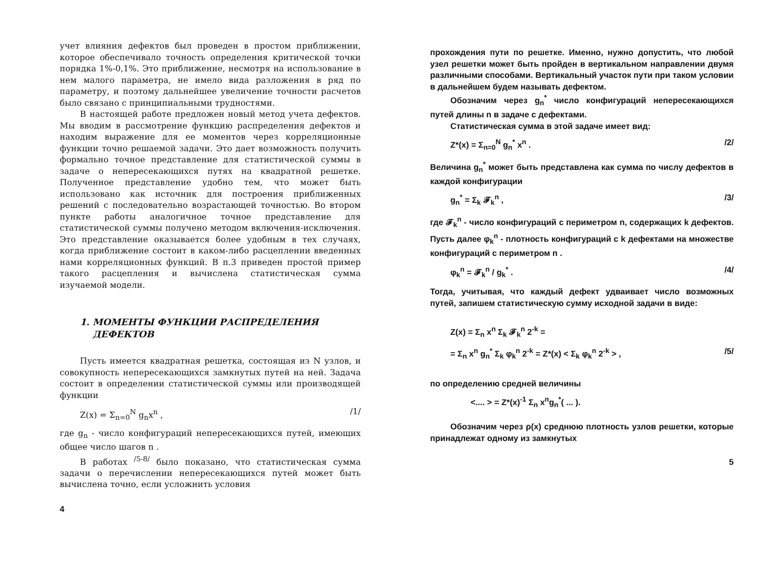учет влияния дефектов был проведен в простом приближении, которое обеспечивало точность определения критической точки порядка 1%-0,1%. Это приближение, несмотря на использование в нем малого параметра, не имело вида разложения в ряд по параметру, и поэтому дальнейшее увеличение точности расчетов было связано с принципиальными трудностями.
В настоящей работе предложен новый метод учета дефектов. Мы вводим в рассмотрение функцию распределения дефектов и находим выражение для ее моментов через корреляционные функции точно решаемой задачи. Это дает возможность получить формально точное представление для статистической суммы в задаче о непересекающихся путях на квадратной решетке. Полученное представление удобно тем, что может быть использовано как источник для построения приближенных решений с последовательно возрастающей точностью. Во втором пункте работы аналогичное точное представление для статистической суммы получено методом включения-исключения. Это представление оказывается более удобным в тех случаях, когда приближение состоит в каком-либо расцеплении введенных нами корреляционных функций. В п.3 приведен простой пример такого расцепления и вычислена статистическая сумма изучаемой модели.
1. МОМЕНТЫ ФУНКЦИИ РАСПРЕДЕЛЕНИЯ
ДЕФЕКТОВ
Пусть имеется квадратная решетка, состоящая из N узлов, и совокупность непересекающихся замкнутых путей на ней. Задача состоит в определении статистической суммы или производящей функции
Z(x) = Σ<sub>n=0</sub><sup>N</sup> g<sub>n</sub>x<sup>n</sup> , /1/
где g<sub>n</sub> - число конфигураций непересекающихся путей, имеющих общее число шагов n .
В работах <sup>/5-8/</sup> было показано, что статистическая сумма задачи о перечислении непересекающихся путей может быть вычислена точно, если усложнить условия
4
прохождения пути по решетке. Именно, нужно допустить, что любой узел решетки может быть пройден в вертикальном направлении двумя различными способами. Вертикальный участок пути при таком условии в дальнейшем будем называть дефектом.
Обозначим через g<sub>n</sub><sup>*</sup> число конфигураций непересекающихся путей длины n в задаче с дефектами.
Статистическая сумма в этой задаче имеет вид:
Z*(x) = Σ<sub>n=0</sub><sup>N</sup> g<sub>n</sub><sup>*</sup> x<sup>n</sup> . /2/
Величина g<sub>n</sub><sup>*</sup> может быть представлена как сумма по числу дефектов в каждой конфигурации
g<sub>n</sub><sup>*</sup> = Σ<sub>k</sub> 𝓕<sub>k</sub><sup>n</sup> , /3/
где 𝓕<sub>k</sub><sup>n</sup> - число конфигураций с периметром n, содержащих k дефектов. Пусть далее φ<sub>k</sub><sup>n</sup> - плотность конфигураций с k дефектами на множестве конфигураций с периметром n .
φ<sub>k</sub><sup>n</sup> = 𝓕<sub>k</sub><sup>n</sup> / g<sub>k</sub><sup>*</sup> . /4/
Тогда, учитывая, что каждый дефект удваивает число возможных путей, запишем статистическую сумму исходной задачи в виде:
Z(x) = Σ<sub>n</sub> x<sup>n</sup> Σ<sub>k</sub> 𝓕<sub>k</sub><sup>n</sup> 2<sup>-k</sup> =
= Σ<sub>n</sub> x<sup>n</sup> g<sub>n</sub><sup>*</sup> Σ<sub>k</sub> φ<sub>k</sub><sup>n</sup> 2<sup>-k</sup> = Z*(x) < Σ<sub>k</sub> φ<sub>k</sub><sup>n</sup> 2<sup>-k</sup> > , /5/
по определению средней величины
<.... > = Z*(x)<sup>-1</sup> Σ<sub>n</sub> x<sup>n</sup>g<sub>n</sub><sup>*</sup>( ... ).
Обозначим через ρ(x) среднюю плотность узлов решетки, которые принадлежат одному из замкнутых
5